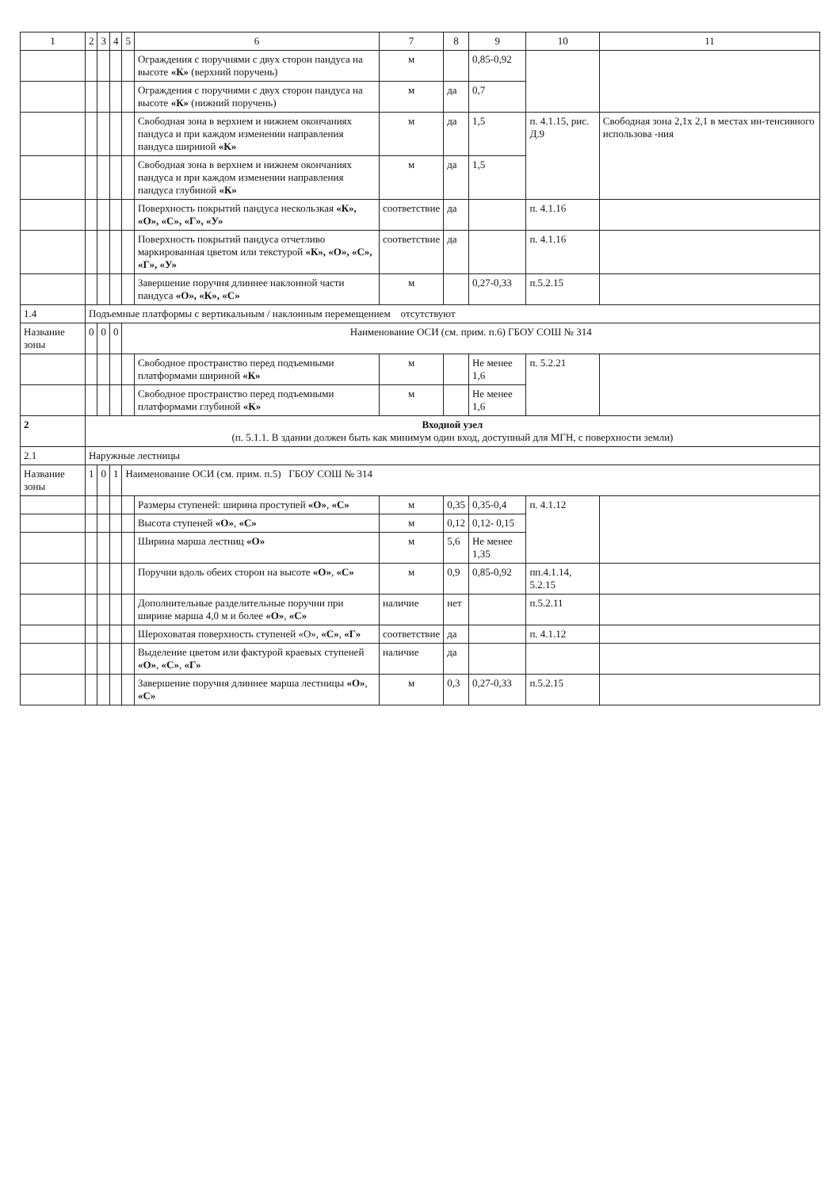| 1 | 2 | 3 | 4 | 5 | 6 | 7 | 8 | 9 | 10 | 11 |
| --- | --- | --- | --- | --- | --- | --- | --- | --- | --- | --- |
| | | | | | Ограждения с поручнями с двух сторон пандуса на высоте «К» (верхний поручень) | м | | 0,85-0,92 | | |
| | | | | | Ограждения с поручнями с двух сторон пандуса на высоте «К» (нижний поручень) | м | да | 0,7 | | |
| | | | | | Свободная зона в верхнем и нижнем окончаниях пандуса и при каждом изменении направления пандуса шириной «К» | м | да | 1,5 | п. 4.1.15, рис. Д.9 | Свободная зона 2,1х 2,1 в местах ин-тенсивного использова -ния |
| | | | | | Свободная зона в верхнем и нижнем окончаниях пандуса и при каждом изменении направления пандуса глубиной «К» | м | да | 1,5 | | |
| | | | | | Поверхность покрытий пандуса нескользкая «К», «О», «С», «Г», «У» | соответствие | да | | п. 4.1.16 | |
| | | | | | Поверхность покрытий пандуса отчетливо маркированная цветом или текстурой «К», «О», «С», «Г», «У» | соответствие | да | | п. 4.1.16 | |
| | | | | | Завершение поручня длиннее наклонной части пандуса «О», «К», «С» | м | | 0,27-0,33 | п.5.2.15 | |
| 1.4 | Подъемные платформы с вертикальным / наклонным перемещением отсутствуют | | | | | | | | | |
| Название зоны | 0 | 0 | 0 | Наименование ОСИ (см. прим. п.6) ГБОУ СОШ № 314 | | | | | | |
| | | | | | Свободное пространство перед подъемными платформами шириной «К» | м | | Не менее 1,6 | п. 5.2.21 | |
| | | | | | Свободное пространство перед подъемными платформами глубиной «К» | м | | Не менее 1,6 | | |
| 2 | Входной узел (п. 5.1.1. В здании должен быть как минимум один вход, доступный для МГН, с поверхности земли) | | | | | | | | | |
| 2.1 | Наружные лестницы | | | | | | | | | |
| Название зоны | 1 | 0 | 1 | Наименование ОСИ (см. прим. п.5) ГБОУ СОШ № 314 | | | | | | |
| | | | | | Размеры ступеней: ширина проступей «О» , «С» | м | 0,35 | 0,35-0,4 | п. 4.1.12 | |
| | | | | | Высота ступеней «О» , «С» | м | 0,12 | 0,12- 0,15 | | |
| | | | | | Ширина марша лестниц «О» | м | 5,6 | Не менее 1,35 | | |
| | | | | | Поручни вдоль обеих сторон на высоте «О» , «С» | м | 0,9 | 0,85-0,92 | пп.4.1.14, 5.2.15 | |
| | | | | | Дополнительные разделительные поручни при ширине марша 4,0 м и более «О» , «С» | наличие | нет | | п.5.2.11 | |
| | | | | | Шероховатая поверхность ступеней «О», «С» , «Г» | соответствие | да | | п. 4.1.12 | |
| | | | | | Выделение цветом или фактурой краевых ступеней «О» , «С» , «Г» | наличие | да | | | |
| | | | | | Завершение поручня длиннее марша лестницы «О» , «С» | м | 0,3 | 0,27-0,33 | п.5.2.15 | |